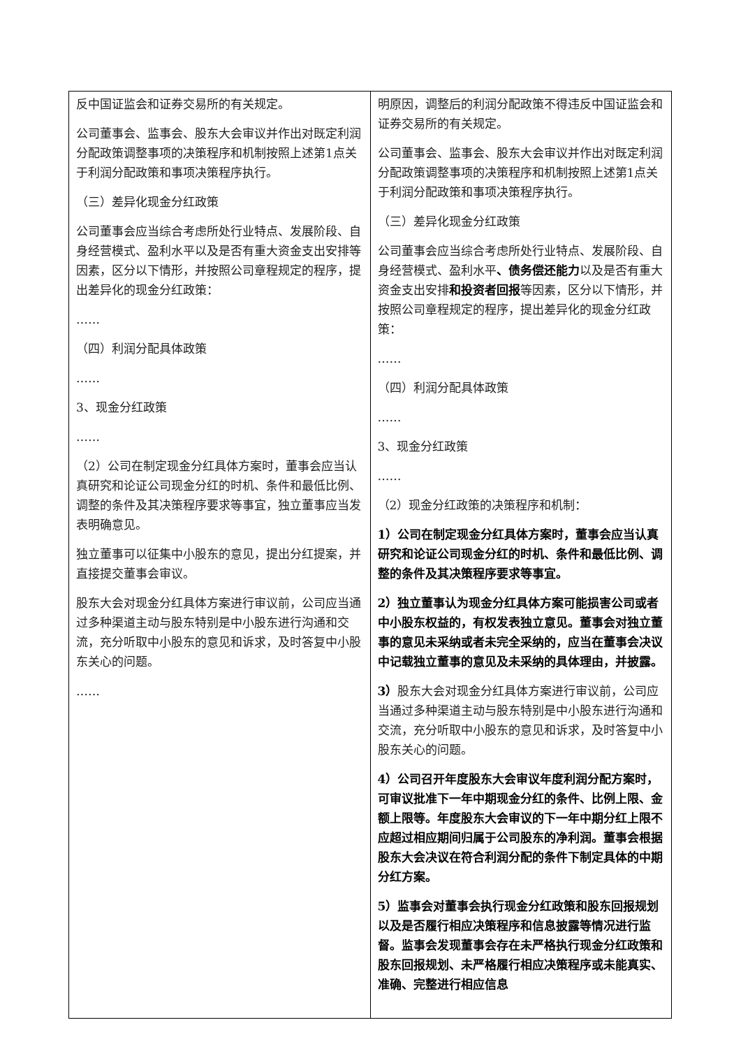| 反中国证监会和证券交易所的有关规定。 公司董事会、监事会、股东大会审议并作出对既定利润分配政策调整事项的决策程序和机制按照上述第1点关于利润分配政策和事项决策程序执行。 （三）差异化现金分红政策 公司董事会应当综合考虑所处行业特点、发展阶段、自身经营模式、盈利水平以及是否有重大资金支出安排等因素，区分以下情形，并按照公司章程规定的程序，提出差异化的现金分红政策： …… （四）利润分配具体政策 …… 3、现金分红政策 …… （2）公司在制定现金分红具体方案时，董事会应当认真研究和论证公司现金分红的时机、条件和最低比例、调整的条件及其决策程序要求等事宜，独立董事应当发表明确意见。 独立董事可以征集中小股东的意见，提出分红提案，并直接提交董事会审议。 股东大会对现金分红具体方案进行审议前，公司应当通过多种渠道主动与股东特别是中小股东进行沟通和交流，充分听取中小股东的意见和诉求，及时答复中小股东关心的问题。 …… | 明原因，调整后的利润分配政策不得违反中国证监会和证券交易所的有关规定。 公司董事会、监事会、股东大会审议并作出对既定利润分配政策调整事项的决策程序和机制按照上述第1点关于利润分配政策和事项决策程序执行。 （三）差异化现金分红政策 公司董事会应当综合考虑所处行业特点、发展阶段、自身经营模式、盈利水平 、债务偿还能力 以及是否有重大资金支出安排 和投资者回报 等因素，区分以下情形，并按照公司章程规定的程序，提出差异化的现金分红政策： …… （四）利润分配具体政策 …… 3、现金分红政策 …… （2）现金分红政策的决策程序和机制： 1）公司在制定现金分红具体方案时，董事会应当认真研究和论证公司现金分红的时机、条件和最低比例、调整的条件及其决策程序要求等事宜。 2）独立董事认为现金分红具体方案可能损害公司或者中小股东权益的，有权发表独立意见。董事会对独立董事的意见未采纳或者未完全采纳的，应当在董事会决议中记载独立董事的意见及未采纳的具体理由，并披露。 3） 股东大会对现金分红具体方案进行审议前，公司应当通过多种渠道主动与股东特别是中小股东进行沟通和交流，充分听取中小股东的意见和诉求，及时答复中小股东关心的问题。 4）公司召开年度股东大会审议年度利润分配方案时，可审议批准下一年中期现金分红的条件、比例上限、金额上限等。年度股东大会审议的下一年中期分红上限不应超过相应期间归属于公司股东的净利润。董事会根据股东大会决议在符合利润分配的条件下制定具体的中期分红方案。 5）监事会对董事会执行现金分红政策和股东回报规划以及是否履行相应决策程序和信息披露等情况进行监督。监事会发现董事会存在未严格执行现金分红政策和股东回报规划、未严格履行相应决策程序或未能真实、准确、完整进行相应信息 |